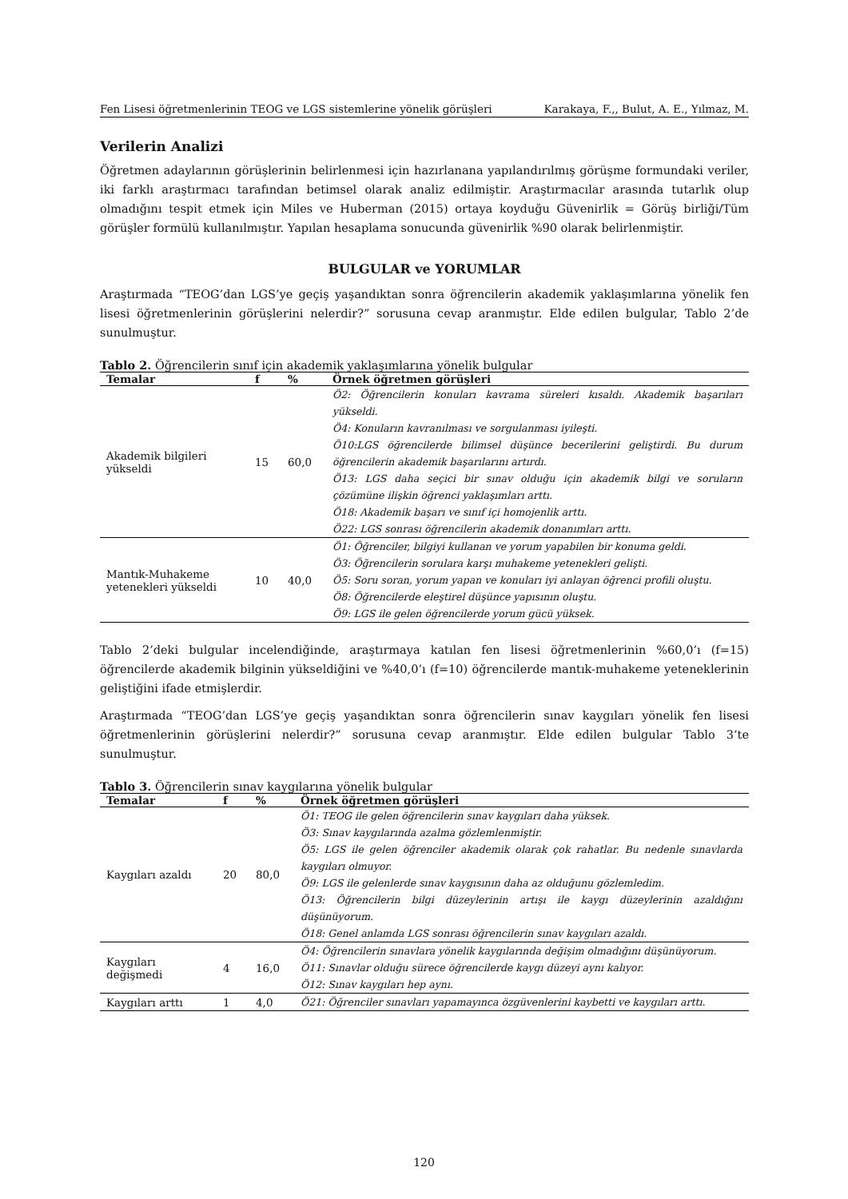Fen Lisesi öğretmenlerinin TEOG ve LGS sistemlerine yönelik görüşleri Karakaya, F.,, Bulut, A. E., Yılmaz, M.
Verilerin Analizi
Öğretmen adaylarının görüşlerinin belirlenmesi için hazırlanana yapılandırılmış görüşme formundaki veriler, iki farklı araştırmacı tarafından betimsel olarak analiz edilmiştir. Araştırmacılar arasında tutarlık olup olmadığını tespit etmek için Miles ve Huberman (2015) ortaya koyduğu Güvenirlik = Görüş birliği/Tüm görüşler formülü kullanılmıştır. Yapılan hesaplama sonucunda güvenirlik %90 olarak belirlenmiştir.
BULGULAR ve YORUMLAR
Araştırmada “TEOG’dan LGS’ye geçiş yaşandıktan sonra öğrencilerin akademik yaklaşımlarına yönelik fen lisesi öğretmenlerinin görüşlerini nelerdir?” sorusuna cevap aranmıştır. Elde edilen bulgular, Tablo 2’de sunulmuştur.
Tablo 2. Öğrencilerin sınıf için akademik yaklaşımlarına yönelik bulgular
| Temalar | f | % | Örnek öğretmen görüşleri |
| --- | --- | --- | --- |
| Akademik bilgileri yükseldi | 15 | 60,0 | Ö2: Öğrencilerin konuları kavrama süreleri kısaldı. Akademik başarıları yükseldi. Ö4: Konuların kavranılması ve sorgulanması iyileşti. Ö10:LGS öğrencilerde bilimsel düşünce becerilerini geliştirdi. Bu durum öğrencilerin akademik başarılarını artırdı. Ö13: LGS daha seçici bir sınav olduğu için akademik bilgi ve soruların çözümüne ilişkin öğrenci yaklaşımları arttı. Ö18: Akademik başarı ve sınıf içi homojenlik arttı. Ö22: LGS sonrası öğrencilerin akademik donanımları arttı. |
| Mantık-Muhakeme yetenekleri yükseldi | 10 | 40,0 | Ö1: Öğrenciler, bilgiyi kullanan ve yorum yapabilen bir konuma geldi. Ö3: Öğrencilerin sorulara karşı muhakeme yetenekleri gelişti. Ö5: Soru soran, yorum yapan ve konuları iyi anlayan öğrenci profili oluştu. Ö8: Öğrencilerde eleştirel düşünce yapısının oluştu. Ö9: LGS ile gelen öğrencilerde yorum gücü yüksek. |
Tablo 2’deki bulgular incelendiğinde, araştırmaya katılan fen lisesi öğretmenlerinin %60,0’ı (f=15) öğrencilerde akademik bilginin yükseldiğini ve %40,0’ı (f=10) öğrencilerde mantık-muhakeme yeteneklerinin geliştiğini ifade etmişlerdir.
Araştırmada “TEOG’dan LGS’ye geçiş yaşandıktan sonra öğrencilerin sınav kaygıları yönelik fen lisesi öğretmenlerinin görüşlerini nelerdir?” sorusuna cevap aranmıştır. Elde edilen bulgular Tablo 3’te sunulmuştur.
Tablo 3. Öğrencilerin sınav kaygılarına yönelik bulgular
| Temalar | f | % | Örnek öğretmen görüşleri |
| --- | --- | --- | --- |
| Kaygıları azaldı | 20 | 80,0 | Ö1: TEOG ile gelen öğrencilerin sınav kaygıları daha yüksek. Ö3: Sınav kaygılarında azalma gözlemlenmiştir. Ö5: LGS ile gelen öğrenciler akademik olarak çok rahatlar. Bu nedenle sınavlarda kaygıları olmuyor. Ö9: LGS ile gelenlerde sınav kaygısının daha az olduğunu gözlemledim. Ö13: Öğrencilerin bilgi düzeylerinin artışı ile kaygı düzeylerinin azaldığını düşünüyorum. Ö18: Genel anlamda LGS sonrası öğrencilerin sınav kaygıları azaldı. |
| Kaygıları değişmedi | 4 | 16,0 | Ö4: Öğrencilerin sınavlara yönelik kaygılarında değişim olmadığını düşünüyorum. Ö11: Sınavlar olduğu sürece öğrencilerde kaygı düzeyi aynı kalıyor. Ö12: Sınav kaygıları hep aynı. |
| Kaygıları arttı | 1 | 4,0 | Ö21: Öğrenciler sınavları yapamayınca özgüvenlerini kaybetti ve kaygıları arttı. |
120